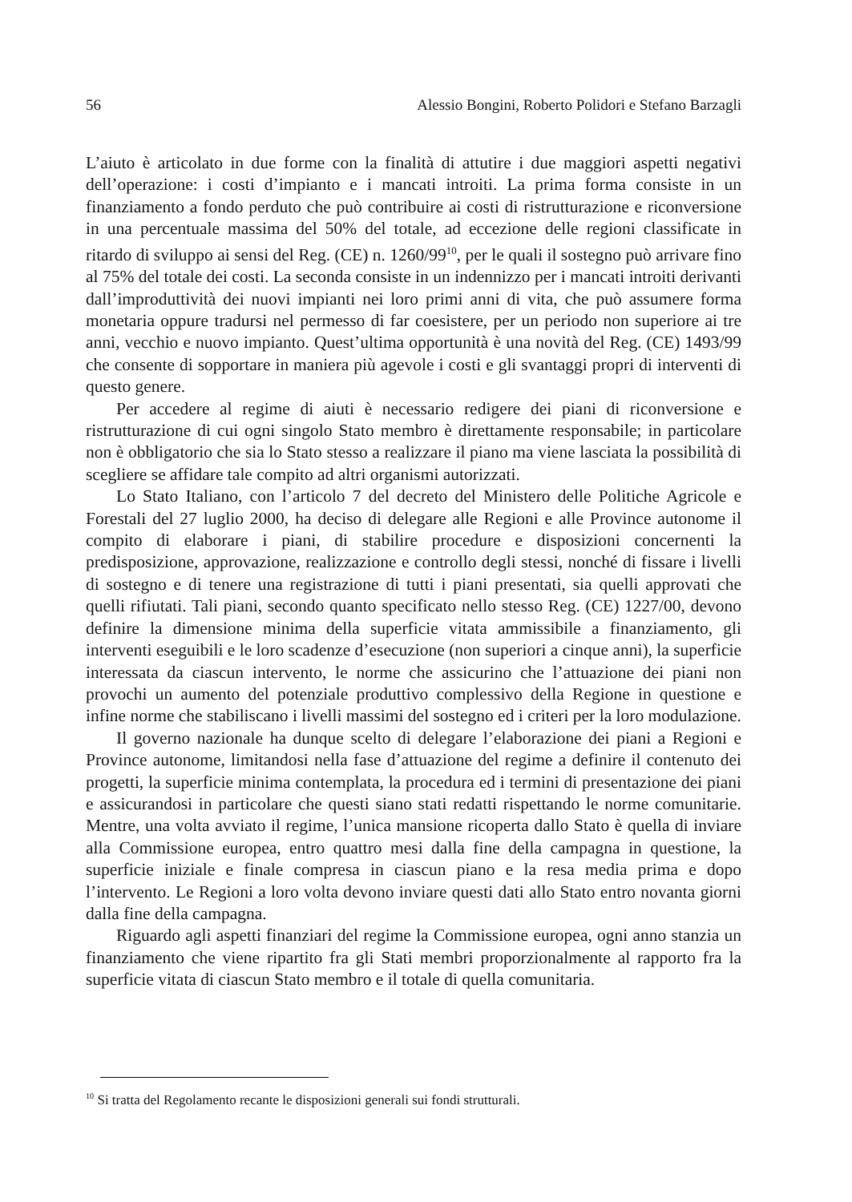56 Alessio Bongini, Roberto Polidori e Stefano Barzagli
L’aiuto è articolato in due forme con la finalità di attutire i due maggiori aspetti negativi dell’operazione: i costi d’impianto e i mancati introiti. La prima forma consiste in un finanziamento a fondo perduto che può contribuire ai costi di ristrutturazione e riconversione in una percentuale massima del 50% del totale, ad eccezione delle regioni classificate in ritardo di sviluppo ai sensi del Reg. (CE) n. 1260/99<sup>10</sup>, per le quali il sostegno può arrivare fino al 75% del totale dei costi. La seconda consiste in un indennizzo per i mancati introiti derivanti dall’improduttività dei nuovi impianti nei loro primi anni di vita, che può assumere forma monetaria oppure tradursi nel permesso di far coesistere, per un periodo non superiore ai tre anni, vecchio e nuovo impianto. Quest’ultima opportunità è una novità del Reg. (CE) 1493/99 che consente di sopportare in maniera più agevole i costi e gli svantaggi propri di interventi di questo genere.
Per accedere al regime di aiuti è necessario redigere dei piani di riconversione e ristrutturazione di cui ogni singolo Stato membro è direttamente responsabile; in particolare non è obbligatorio che sia lo Stato stesso a realizzare il piano ma viene lasciata la possibilità di scegliere se affidare tale compito ad altri organismi autorizzati.
Lo Stato Italiano, con l’articolo 7 del decreto del Ministero delle Politiche Agricole e Forestali del 27 luglio 2000, ha deciso di delegare alle Regioni e alle Province autonome il compito di elaborare i piani, di stabilire procedure e disposizioni concernenti la predisposizione, approvazione, realizzazione e controllo degli stessi, nonché di fissare i livelli di sostegno e di tenere una registrazione di tutti i piani presentati, sia quelli approvati che quelli rifiutati. Tali piani, secondo quanto specificato nello stesso Reg. (CE) 1227/00, devono definire la dimensione minima della superficie vitata ammissibile a finanziamento, gli interventi eseguibili e le loro scadenze d’esecuzione (non superiori a cinque anni), la superficie interessata da ciascun intervento, le norme che assicurino che l’attuazione dei piani non provochi un aumento del potenziale produttivo complessivo della Regione in questione e infine norme che stabiliscano i livelli massimi del sostegno ed i criteri per la loro modulazione.
Il governo nazionale ha dunque scelto di delegare l’elaborazione dei piani a Regioni e Province autonome, limitandosi nella fase d’attuazione del regime a definire il contenuto dei progetti, la superficie minima contemplata, la procedura ed i termini di presentazione dei piani e assicurandosi in particolare che questi siano stati redatti rispettando le norme comunitarie. Mentre, una volta avviato il regime, l’unica mansione ricoperta dallo Stato è quella di inviare alla Commissione europea, entro quattro mesi dalla fine della campagna in questione, la superficie iniziale e finale compresa in ciascun piano e la resa media prima e dopo l’intervento. Le Regioni a loro volta devono inviare questi dati allo Stato entro novanta giorni dalla fine della campagna.
Riguardo agli aspetti finanziari del regime la Commissione europea, ogni anno stanzia un finanziamento che viene ripartito fra gli Stati membri proporzionalmente al rapporto fra la superficie vitata di ciascun Stato membro e il totale di quella comunitaria.
<sup>10</sup> Si tratta del Regolamento recante le disposizioni generali sui fondi strutturali.